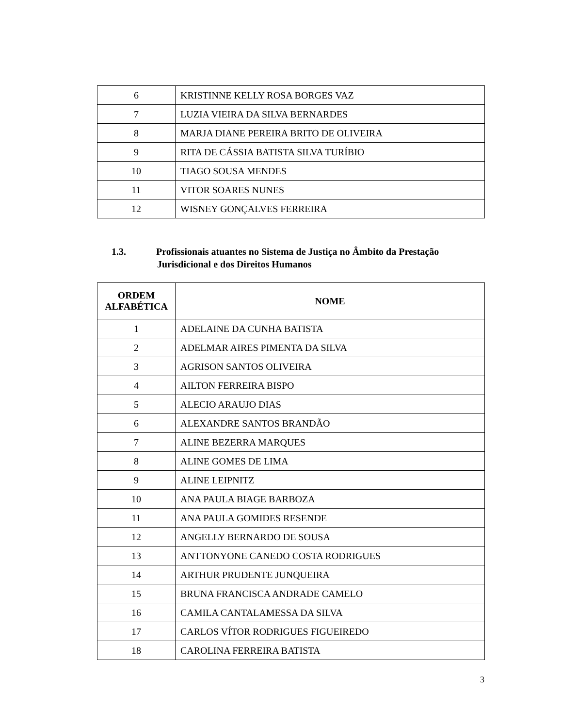| 6 | KRISTINNE KELLY ROSA BORGES VAZ |
| 7 | LUZIA VIEIRA DA SILVA BERNARDES |
| 8 | MARJA DIANE PEREIRA BRITO DE OLIVEIRA |
| 9 | RITA DE CÁSSIA BATISTA SILVA TURÍBIO |
| 10 | TIAGO SOUSA MENDES |
| 11 | VITOR SOARES NUNES |
| 12 | WISNEY GONÇALVES FERREIRA |
1.3. Profissionais atuantes no Sistema de Justiça no Âmbito da Prestação
Jurisdicional e dos Direitos Humanos
| ORDEM ALFABÉTICA | NOME |
| --- | --- |
| 1 | ADELAINE DA CUNHA BATISTA |
| 2 | ADELMAR AIRES PIMENTA DA SILVA |
| 3 | AGRISON SANTOS OLIVEIRA |
| 4 | AILTON FERREIRA BISPO |
| 5 | ALECIO ARAUJO DIAS |
| 6 | ALEXANDRE SANTOS BRANDÃO |
| 7 | ALINE BEZERRA MARQUES |
| 8 | ALINE GOMES DE LIMA |
| 9 | ALINE LEIPNITZ |
| 10 | ANA PAULA BIAGE BARBOZA |
| 11 | ANA PAULA GOMIDES RESENDE |
| 12 | ANGELLY BERNARDO DE SOUSA |
| 13 | ANTTONYONE CANEDO COSTA RODRIGUES |
| 14 | ARTHUR PRUDENTE JUNQUEIRA |
| 15 | BRUNA FRANCISCA ANDRADE CAMELO |
| 16 | CAMILA CANTALAMESSA DA SILVA |
| 17 | CARLOS VÍTOR RODRIGUES FIGUEIREDO |
| 18 | CAROLINA FERREIRA BATISTA |
3